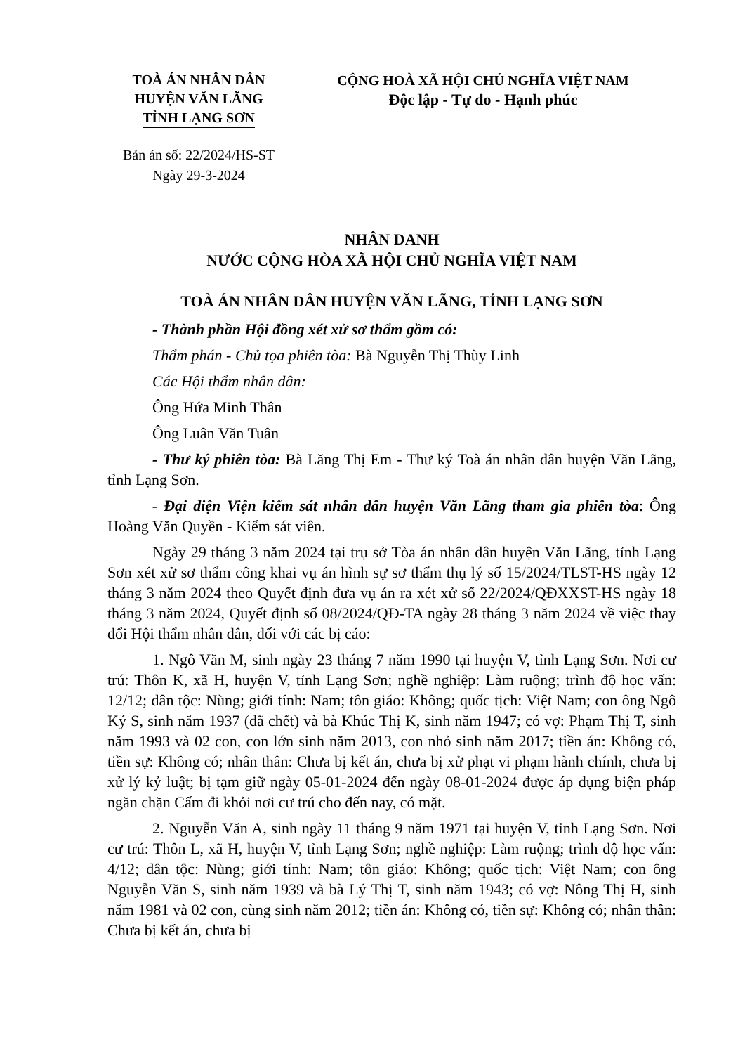TOÀ ÁN NHÂN DÂN
HUYỆN VĂN LÃNG
TỈNH LẠNG SƠN
CỘNG HOÀ XÃ HỘI CHỦ NGHĨA VIỆT NAM
Độc lập - Tự do - Hạnh phúc
Bản án số: 22/2024/HS-ST
Ngày 29-3-2024
NHÂN DANH
NƯỚC CỘNG HÒA XÃ HỘI CHỦ NGHĨA VIỆT NAM
TOÀ ÁN NHÂN DÂN HUYỆN VĂN LÃNG, TỈNH LẠNG SƠN
- Thành phần Hội đồng xét xử sơ thẩm gồm có:
Thẩm phán - Chủ tọa phiên tòa: Bà Nguyễn Thị Thùy Linh
Các Hội thẩm nhân dân:
Ông Hứa Minh Thân
Ông Luân Văn Tuân
- Thư ký phiên tòa: Bà Lăng Thị Em - Thư ký Toà án nhân dân huyện Văn Lãng, tỉnh Lạng Sơn.
- Đại diện Viện kiểm sát nhân dân huyện Văn Lãng tham gia phiên tòa: Ông Hoàng Văn Quyền - Kiểm sát viên.
Ngày 29 tháng 3 năm 2024 tại trụ sở Tòa án nhân dân huyện Văn Lãng, tỉnh Lạng Sơn xét xử sơ thẩm công khai vụ án hình sự sơ thẩm thụ lý số 15/2024/TLST-HS ngày 12 tháng 3 năm 2024 theo Quyết định đưa vụ án ra xét xử số 22/2024/QĐXXST-HS ngày 18 tháng 3 năm 2024, Quyết định số 08/2024/QĐ-TA ngày 28 tháng 3 năm 2024 về việc thay đổi Hội thẩm nhân dân, đối với các bị cáo:
1. Ngô Văn M, sinh ngày 23 tháng 7 năm 1990 tại huyện V, tỉnh Lạng Sơn. Nơi cư trú: Thôn K, xã H, huyện V, tỉnh Lạng Sơn; nghề nghiệp: Làm ruộng; trình độ học vấn: 12/12; dân tộc: Nùng; giới tính: Nam; tôn giáo: Không; quốc tịch: Việt Nam; con ông Ngô Ký S, sinh năm 1937 (đã chết) và bà Khúc Thị K, sinh năm 1947; có vợ: Phạm Thị T, sinh năm 1993 và 02 con, con lớn sinh năm 2013, con nhỏ sinh năm 2017; tiền án: Không có, tiền sự: Không có; nhân thân: Chưa bị kết án, chưa bị xử phạt vi phạm hành chính, chưa bị xử lý kỷ luật; bị tạm giữ ngày 05-01-2024 đến ngày 08-01-2024 được áp dụng biện pháp ngăn chặn Cấm đi khỏi nơi cư trú cho đến nay, có mặt.
2. Nguyễn Văn A, sinh ngày 11 tháng 9 năm 1971 tại huyện V, tỉnh Lạng Sơn. Nơi cư trú: Thôn L, xã H, huyện V, tỉnh Lạng Sơn; nghề nghiệp: Làm ruộng; trình độ học vấn: 4/12; dân tộc: Nùng; giới tính: Nam; tôn giáo: Không; quốc tịch: Việt Nam; con ông Nguyễn Văn S, sinh năm 1939 và bà Lý Thị T, sinh năm 1943; có vợ: Nông Thị H, sinh năm 1981 và 02 con, cùng sinh năm 2012; tiền án: Không có, tiền sự: Không có; nhân thân: Chưa bị kết án, chưa bị